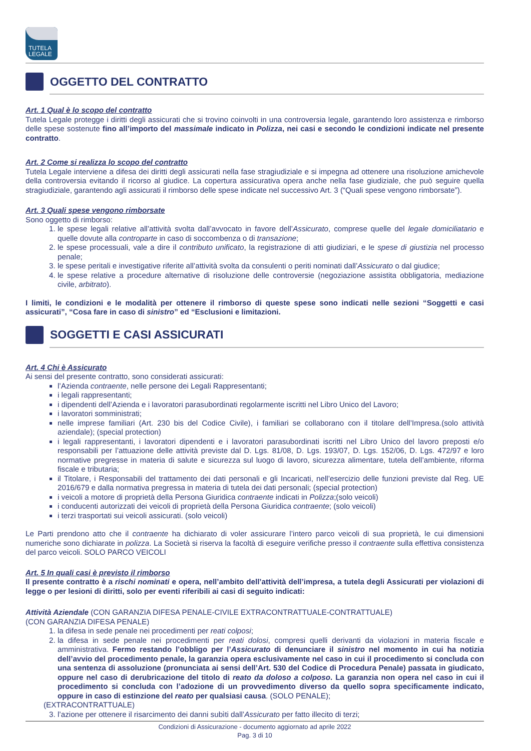TUTELA
LEGALE
OGGETTO DEL CONTRATTO
Art. 1 Qual è lo scopo del contratto
Tutela Legale protegge i diritti degli assicurati che si trovino coinvolti in una controversia legale, garantendo loro assistenza e rimborso delle spese sostenute fino all’importo del massimale indicato in Polizza, nei casi e secondo le condizioni indicate nel presente contratto.
Art. 2 Come si realizza lo scopo del contratto
Tutela Legale interviene a difesa dei diritti degli assicurati nella fase stragiudiziale e si impegna ad ottenere una risoluzione amichevole della controversia evitando il ricorso al giudice. La copertura assicurativa opera anche nella fase giudiziale, che può seguire quella stragiudiziale, garantendo agli assicurati il rimborso delle spese indicate nel successivo Art. 3 (“Quali spese vengono rimborsate”).
Art. 3 Quali spese vengono rimborsate
Sono oggetto di rimborso:
1. le spese legali relative all’attività svolta dall’avvocato in favore dell’Assicurato, comprese quelle del legale domiciliatario e quelle dovute alla controparte in caso di soccombenza o di transazione;
2. le spese processuali, vale a dire il contributo unificato, la registrazione di atti giudiziari, e le spese di giustizia nel processo penale;
3. le spese peritali e investigative riferite all’attività svolta da consulenti o periti nominati dall’Assicurato o dal giudice;
4. le spese relative a procedure alternative di risoluzione delle controversie (negoziazione assistita obbligatoria, mediazione civile, arbitrato).
I limiti, le condizioni e le modalità per ottenere il rimborso di queste spese sono indicati nelle sezioni “Soggetti e casi assicurati”, “Cosa fare in caso di sinistro” ed “Esclusioni e limitazioni.
SOGGETTI E CASI ASSICURATI
Art. 4 Chi è Assicurato
Ai sensi del presente contratto, sono considerati assicurati:
l’Azienda contraente, nelle persone dei Legali Rappresentanti;
i legali rappresentanti;
i dipendenti dell’Azienda e i lavoratori parasubordinati regolarmente iscritti nel Libro Unico del Lavoro;
i lavoratori somministrati;
nelle imprese familiari (Art. 230 bis del Codice Civile), i familiari se collaborano con il titolare dell’Impresa.(solo attività aziendale); (special protection)
i legali rappresentanti, i lavoratori dipendenti e i lavoratori parasubordinati iscritti nel Libro Unico del lavoro preposti e/o responsabili per l’attuazione delle attività previste dal D. Lgs. 81/08, D. Lgs. 193/07, D. Lgs. 152/06, D. Lgs. 472/97 e loro normative pregresse in materia di salute e sicurezza sul luogo di lavoro, sicurezza alimentare, tutela dell’ambiente, riforma fiscale e tributaria;
il Titolare, i Responsabili del trattamento dei dati personali e gli Incaricati, nell’esercizio delle funzioni previste dal Reg. UE 2016/679 e dalla normativa pregressa in materia di tutela dei dati personali; (special protection)
i veicoli a motore di proprietà della Persona Giuridica contraente indicati in Polizza;(solo veicoli)
i conducenti autorizzati dei veicoli di proprietà della Persona Giuridica contraente; (solo veicoli)
i terzi trasportati sui veicoli assicurati. (solo veicoli)
Le Parti prendono atto che il contraente ha dichiarato di voler assicurare l’intero parco veicoli di sua proprietà, le cui dimensioni numeriche sono dichiarate in polizza. La Società si riserva la facoltà di eseguire verifiche presso il contraente sulla effettiva consistenza del parco veicoli. SOLO PARCO VEICOLI
Art. 5 In quali casi è previsto il rimborso
Il presente contratto è a rischi nominati e opera, nell’ambito dell’attività dell’impresa, a tutela degli Assicurati per violazioni di legge o per lesioni di diritti, solo per eventi riferibili ai casi di seguito indicati:
Attività Aziendale (CON GARANZIA DIFESA PENALE-CIVILE EXTRACONTRATTUALE-CONTRATTUALE)
(CON GARANZIA DIFESA PENALE)
1. la difesa in sede penale nei procedimenti per reati colposi;
2. la difesa in sede penale nei procedimenti per reati dolosi, compresi quelli derivanti da violazioni in materia fiscale e amministrativa. Fermo restando l’obbligo per l’Assicurato di denunciare il sinistro nel momento in cui ha notizia dell’avvio del procedimento penale, la garanzia opera esclusivamente nel caso in cui il procedimento si concluda con una sentenza di assoluzione (pronunciata ai sensi dell’Art. 530 del Codice di Procedura Penale) passata in giudicato, oppure nel caso di derubricazione del titolo di reato da doloso a colposo. La garanzia non opera nel caso in cui il procedimento si concluda con l’adozione di un provvedimento diverso da quello sopra specificamente indicato, oppure in caso di estinzione del reato per qualsiasi causa. (SOLO PENALE);
(EXTRACONTRATTUALE)
3. l’azione per ottenere il risarcimento dei danni subìti dall’Assicurato per fatto illecito di terzi;
Condizioni di Assicurazione - documento aggiornato ad aprile 2022
Pag. 3 di 10